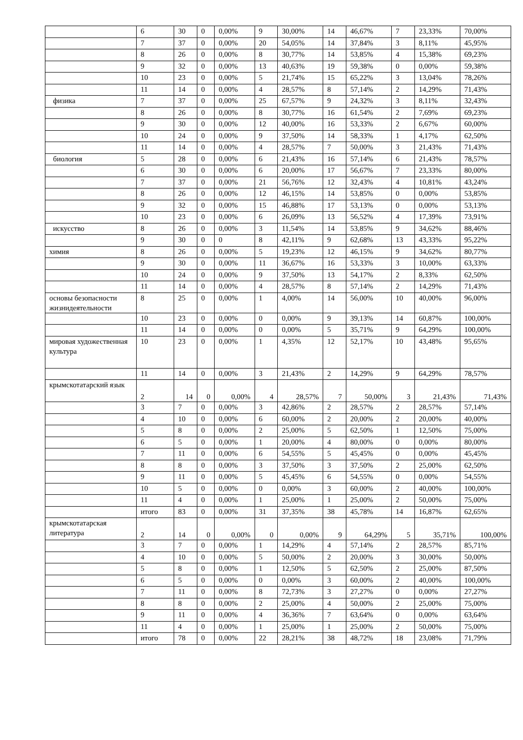| | 6 | 30 | 0 | 0,00% | 9 | 30,00% | 14 | 46,67% | 7 | 23,33% | 70,00% |
| | 7 | 37 | 0 | 0,00% | 20 | 54,05% | 14 | 37,84% | 3 | 8,11% | 45,95% |
| | 8 | 26 | 0 | 0,00% | 8 | 30,77% | 14 | 53,85% | 4 | 15,38% | 69,23% |
| | 9 | 32 | 0 | 0,00% | 13 | 40,63% | 19 | 59,38% | 0 | 0,00% | 59,38% |
| | 10 | 23 | 0 | 0,00% | 5 | 21,74% | 15 | 65,22% | 3 | 13,04% | 78,26% |
| | 11 | 14 | 0 | 0,00% | 4 | 28,57% | 8 | 57,14% | 2 | 14,29% | 71,43% |
| физика | 7 | 37 | 0 | 0,00% | 25 | 67,57% | 9 | 24,32% | 3 | 8,11% | 32,43% |
| | 8 | 26 | 0 | 0,00% | 8 | 30,77% | 16 | 61,54% | 2 | 7,69% | 69,23% |
| | 9 | 30 | 0 | 0,00% | 12 | 40,00% | 16 | 53,33% | 2 | 6,67% | 60,00% |
| | 10 | 24 | 0 | 0,00% | 9 | 37,50% | 14 | 58,33% | 1 | 4,17% | 62,50% |
| | 11 | 14 | 0 | 0,00% | 4 | 28,57% | 7 | 50,00% | 3 | 21,43% | 71,43% |
| биология | 5 | 28 | 0 | 0,00% | 6 | 21,43% | 16 | 57,14% | 6 | 21,43% | 78,57% |
| | 6 | 30 | 0 | 0,00% | 6 | 20,00% | 17 | 56,67% | 7 | 23,33% | 80,00% |
| | 7 | 37 | 0 | 0,00% | 21 | 56,76% | 12 | 32,43% | 4 | 10,81% | 43,24% |
| | 8 | 26 | 0 | 0,00% | 12 | 46,15% | 14 | 53,85% | 0 | 0,00% | 53,85% |
| | 9 | 32 | 0 | 0,00% | 15 | 46,88% | 17 | 53,13% | 0 | 0,00% | 53,13% |
| | 10 | 23 | 0 | 0,00% | 6 | 26,09% | 13 | 56,52% | 4 | 17,39% | 73,91% |
| искусство | 8 | 26 | 0 | 0,00% | 3 | 11,54% | 14 | 53,85% | 9 | 34,62% | 88,46% |
| | 9 | 30 | 0 | 0 | 8 | 42,11% | 9 | 62,68% | 13 | 43,33% | 95,22% |
| химия | 8 | 26 | 0 | 0,00% | 5 | 19,23% | 12 | 46,15% | 9 | 34,62% | 80,77% |
| | 9 | 30 | 0 | 0,00% | 11 | 36,67% | 16 | 53,33% | 3 | 10,00% | 63,33% |
| | 10 | 24 | 0 | 0,00% | 9 | 37,50% | 13 | 54,17% | 2 | 8,33% | 62,50% |
| | 11 | 14 | 0 | 0,00% | 4 | 28,57% | 8 | 57,14% | 2 | 14,29% | 71,43% |
| основы безопасности жизнидеятельности | 8 | 25 | 0 | 0,00% | 1 | 4,00% | 14 | 56,00% | 10 | 40,00% | 96,00% |
| | 10 | 23 | 0 | 0,00% | 0 | 0,00% | 9 | 39,13% | 14 | 60,87% | 100,00% |
| | 11 | 14 | 0 | 0,00% | 0 | 0,00% | 5 | 35,71% | 9 | 64,29% | 100,00% |
| мировая художественная культура | 10 | 23 | 0 | 0,00% | 1 | 4,35% | 12 | 52,17% | 10 | 43,48% | 95,65% |
| | 11 | 14 | 0 | 0,00% | 3 | 21,43% | 2 | 14,29% | 9 | 64,29% | 78,57% |
| крымскотатарский язык | 2 | 14 | 0 | 0,00% | 4 | 28,57% | 7 | 50,00% | 3 | 21,43% | 71,43% |
| | 3 | 7 | 0 | 0,00% | 3 | 42,86% | 2 | 28,57% | 2 | 28,57% | 57,14% |
| | 4 | 10 | 0 | 0,00% | 6 | 60,00% | 2 | 20,00% | 2 | 20,00% | 40,00% |
| | 5 | 8 | 0 | 0,00% | 2 | 25,00% | 5 | 62,50% | 1 | 12,50% | 75,00% |
| | 6 | 5 | 0 | 0,00% | 1 | 20,00% | 4 | 80,00% | 0 | 0,00% | 80,00% |
| | 7 | 11 | 0 | 0,00% | 6 | 54,55% | 5 | 45,45% | 0 | 0,00% | 45,45% |
| | 8 | 8 | 0 | 0,00% | 3 | 37,50% | 3 | 37,50% | 2 | 25,00% | 62,50% |
| | 9 | 11 | 0 | 0,00% | 5 | 45,45% | 6 | 54,55% | 0 | 0,00% | 54,55% |
| | 10 | 5 | 0 | 0,00% | 0 | 0,00% | 3 | 60,00% | 2 | 40,00% | 100,00% |
| | 11 | 4 | 0 | 0,00% | 1 | 25,00% | 1 | 25,00% | 2 | 50,00% | 75,00% |
| | итого | 83 | 0 | 0,00% | 31 | 37,35% | 38 | 45,78% | 14 | 16,87% | 62,65% |
| крымскотатарская литература | 2 | 14 | 0 | 0,00% | 0 | 0,00% | 9 | 64,29% | 5 | 35,71% | 100,00% |
| | 3 | 7 | 0 | 0,00% | 1 | 14,29% | 4 | 57,14% | 2 | 28,57% | 85,71% |
| | 4 | 10 | 0 | 0,00% | 5 | 50,00% | 2 | 20,00% | 3 | 30,00% | 50,00% |
| | 5 | 8 | 0 | 0,00% | 1 | 12,50% | 5 | 62,50% | 2 | 25,00% | 87,50% |
| | 6 | 5 | 0 | 0,00% | 0 | 0,00% | 3 | 60,00% | 2 | 40,00% | 100,00% |
| | 7 | 11 | 0 | 0,00% | 8 | 72,73% | 3 | 27,27% | 0 | 0,00% | 27,27% |
| | 8 | 8 | 0 | 0,00% | 2 | 25,00% | 4 | 50,00% | 2 | 25,00% | 75,00% |
| | 9 | 11 | 0 | 0,00% | 4 | 36,36% | 7 | 63,64% | 0 | 0,00% | 63,64% |
| | 11 | 4 | 0 | 0,00% | 1 | 25,00% | 1 | 25,00% | 2 | 50,00% | 75,00% |
| | итого | 78 | 0 | 0,00% | 22 | 28,21% | 38 | 48,72% | 18 | 23,08% | 71,79% |